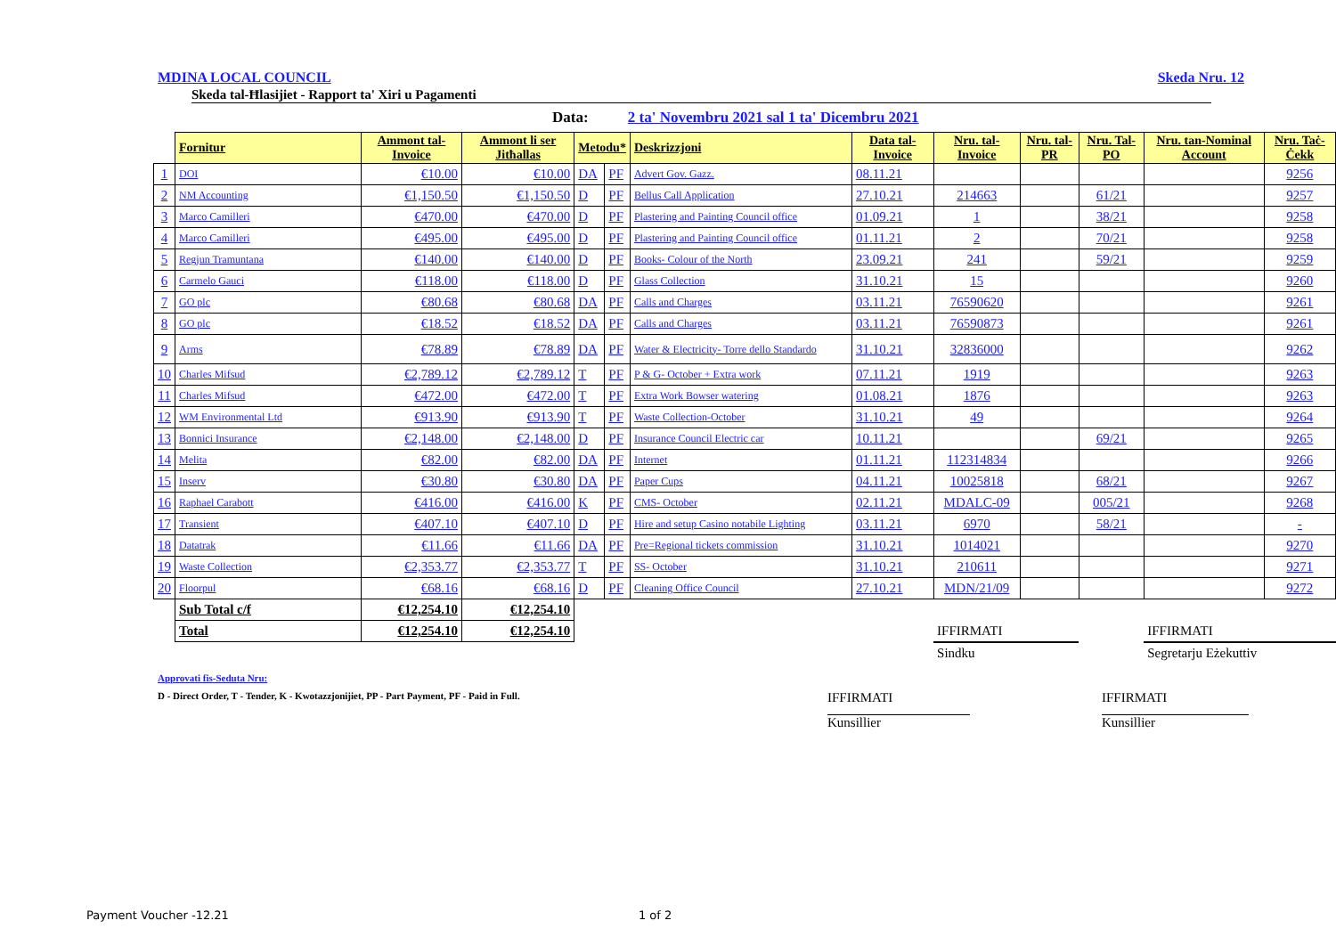MDINA LOCAL COUNCIL Skeda Nru. 12
Skeda tal-Ħlasijiet - Rapport ta' Xiri u Pagamenti
Data: 2 ta' Novembru 2021 sal 1 ta' Dicembru 2021
| | Fornitur | Ammont tal-Invoice | Ammont li ser Jitħallas | Metodu* | | Deskrizzjoni | Data tal-Invoice | Nru. tal-Invoice | Nru. tal-PR | Nru. Tal-PO | Nru. tan-Nominal Account | Nru. Taċ-Ċekk |
| --- | --- | --- | --- | --- | --- | --- | --- | --- | --- | --- | --- | --- |
| 1 | DOI | €10.00 | €10.00 | DA | PF | Advert Gov. Gazz. | 08.11.21 | | | | | 9256 |
| 2 | NM Accounting | €1,150.50 | €1,150.50 | D | PF | Bellus Call Application | 27.10.21 | 214663 | | 61/21 | | 9257 |
| 3 | Marco Camilleri | €470.00 | €470.00 | D | PF | Plastering and Painting Council office | 01.09.21 | 1 | | 38/21 | | 9258 |
| 4 | Marco Camilleri | €495.00 | €495.00 | D | PF | Plastering and Painting Council office | 01.11.21 | 2 | | 70/21 | | 9258 |
| 5 | Regjun Tramuntana | €140.00 | €140.00 | D | PF | Books- Colour of the North | 23.09.21 | 241 | | 59/21 | | 9259 |
| 6 | Carmelo Gauci | €118.00 | €118.00 | D | PF | Glass Collection | 31.10.21 | 15 | | | | 9260 |
| 7 | GO plc | €80.68 | €80.68 | DA | PF | Calls and Charges | 03.11.21 | 76590620 | | | | 9261 |
| 8 | GO plc | €18.52 | €18.52 | DA | PF | Calls and Charges | 03.11.21 | 76590873 | | | | 9261 |
| 9 | Arms | €78.89 | €78.89 | DA | PF | Water & Electricity- Torre dello Standardo | 31.10.21 | 32836000 | | | | 9262 |
| 10 | Charles Mifsud | €2,789.12 | €2,789.12 | T | PF | P & G- October + Extra work | 07.11.21 | 1919 | | | | 9263 |
| 11 | Charles Mifsud | €472.00 | €472.00 | T | PF | Extra Work Bowser watering | 01.08.21 | 1876 | | | | 9263 |
| 12 | WM Environmental Ltd | €913.90 | €913.90 | T | PF | Waste Collection-October | 31.10.21 | 49 | | | | 9264 |
| 13 | Bonnici Insurance | €2,148.00 | €2,148.00 | D | PF | Insurance Council Electric car | 10.11.21 | | | 69/21 | | 9265 |
| 14 | Melita | €82.00 | €82.00 | DA | PF | Internet | 01.11.21 | 112314834 | | | | 9266 |
| 15 | Inserv | €30.80 | €30.80 | DA | PF | Paper Cups | 04.11.21 | 10025818 | | 68/21 | | 9267 |
| 16 | Raphael Carabott | €416.00 | €416.00 | K | PF | CMS- October | 02.11.21 | MDALC-09 | | 005/21 | | 9268 |
| 17 | Transient | €407.10 | €407.10 | D | PF | Hire and setup Casino notabile Lighting | 03.11.21 | 6970 | | 58/21 | | - |
| 18 | Datatrak | €11.66 | €11.66 | DA | PF | Pre=Regional tickets commission | 31.10.21 | 1014021 | | | | 9270 |
| 19 | Waste Collection | €2,353.77 | €2,353.77 | T | PF | SS- October | 31.10.21 | 210611 | | | | 9271 |
| 20 | Floorpul | €68.16 | €68.16 | D | PF | Cleaning Office Council | 27.10.21 | MDN/21/09 | | | | 9272 |
| | Sub Total c/f | €12,254.10 | €12,254.10 | | | | | | | | | |
| | Total | €12,254.10 | €12,254.10 | | | | | IFFIRMATI | | | IFFIRMATI | |
| | | | | | | | | Sindku | | | Segretarju Eżekuttiv | |
Approvati fis-Seduta Nru:
D - Direct Order, T - Tender, K - Kwotazzjonijiet, PP - Part Payment, PF - Paid in Full. IFFIRMATI IFFIRMATI
Kunsillier Kunsillier
Payment Voucher -12.21 1 of 2